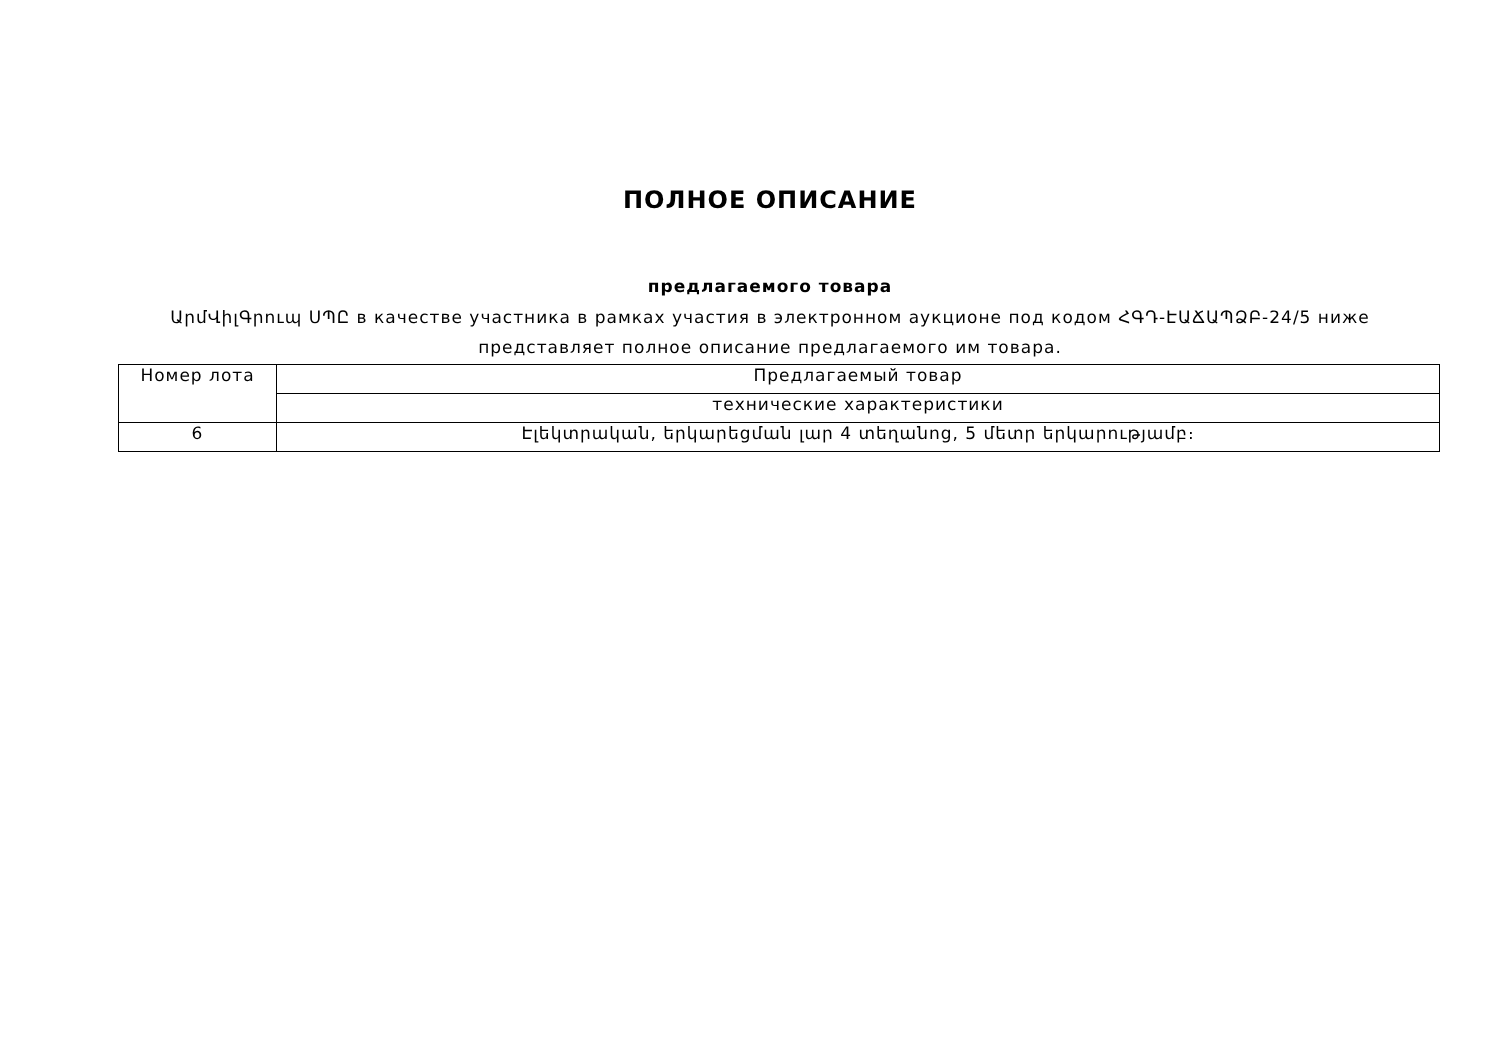ПОЛНОЕ ОПИСАНИЕ
предлагаемого товара
ԱրմՎիլԳրուպ ՍՊԸ в качестве участника в рамках участия в электронном аукционе под кодом ՀԳԴ-ԷԱՃԱՊՁԲ-24/5 ниже представляет полное описание предлагаемого им товара.
| Номер лота | Предлагаемый товар |
| | технические характеристики |
| 6 | Էլեկտրական, երկարեցման լար 4 տեղանոց, 5 մետր երկարությամբ։ |